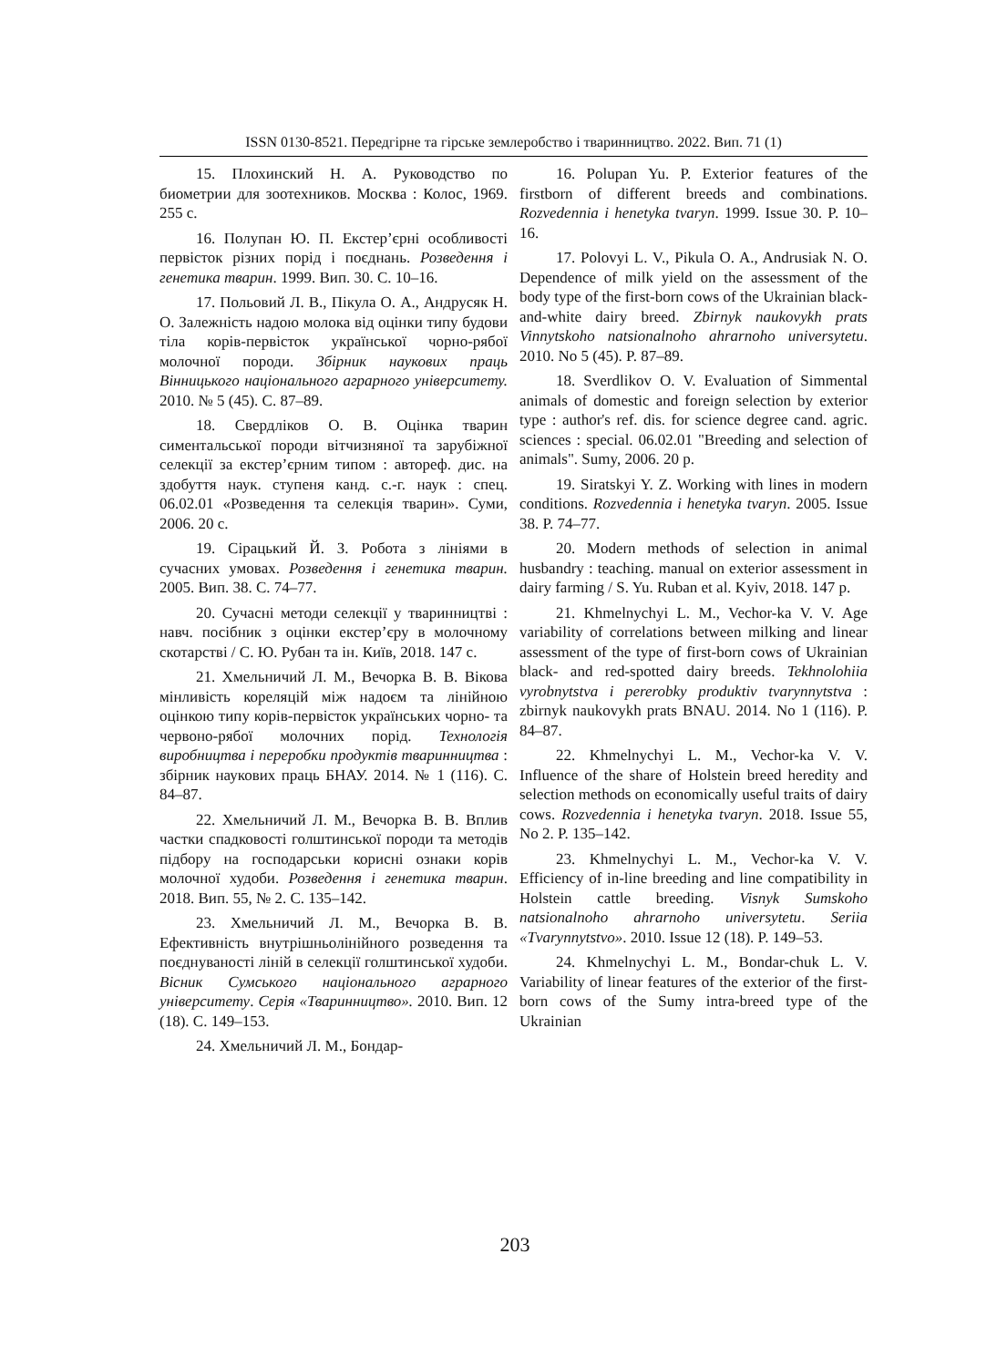ISSN 0130-8521. Передгірне та гірське землеробство і тваринництво. 2022. Вип. 71 (1)
15. Плохинский Н. А. Руководство по биометрии для зоотехников. Москва : Колос, 1969. 255 с.
16. Полупан Ю. П. Екстер’єрні особливості первісток різних порід і поєднань. Розведення і генетика тварин. 1999. Вип. 30. С. 10–16.
17. Польовий Л. В., Пікула О. А., Андрусяк Н. О. Залежність надою молока від оцінки типу будови тіла корів-первісток української чорно-рябої молочної породи. Збірник наукових праць Вінницького національного аграрного університету. 2010. № 5 (45). С. 87–89.
18. Свердліков О. В. Оцінка тварин симентальської породи вітчизняної та зарубіжної селекції за екстер’єрним типом : автореф. дис. на здобуття наук. ступеня канд. с.-г. наук : спец. 06.02.01 «Розведення та селекція тварин». Суми, 2006. 20 с.
19. Сірацький Й. З. Робота з лініями в сучасних умовах. Розведення і генетика тварин. 2005. Вип. 38. С. 74–77.
20. Сучасні методи селекції у тваринництві : навч. посібник з оцінки екстер’єру в молочному скотарстві / С. Ю. Рубан та ін. Київ, 2018. 147 с.
21. Хмельничий Л. М., Вечорка В. В. Вікова мінливість кореляцій між надоєм та лінійною оцінкою типу корів-первісток українських чорно- та червоно-рябої молочних порід. Технологія виробництва і переробки продуктів тваринництва : збірник наукових праць БНАУ. 2014. № 1 (116). С. 84–87.
22. Хмельничий Л. М., Вечорка В. В. Вплив частки спадковості голштинської породи та методів підбору на господарськи корисні ознаки корів молочної худоби. Розведення і генетика тварин. 2018. Вип. 55, № 2. С. 135–142.
23. Хмельничий Л. М., Вечорка В. В. Ефективність внутрішньолінійного розведення та поєднуваності ліній в селекції голштинської худоби. Вісник Сумського національного аграрного університету. Серія «Тваринництво». 2010. Вип. 12 (18). С. 149–153.
24. Хмельничий Л. М., Бондар-
16. Polupan Yu. P. Exterior features of the firstborn of different breeds and combinations. Rozvedennia i henetyka tvaryn. 1999. Issue 30. P. 10–16.
17. Polovyi L. V., Pikula O. A., Andrusiak N. O. Dependence of milk yield on the assessment of the body type of the first-born cows of the Ukrainian black-and-white dairy breed. Zbirnyk naukovykh prats Vinnytskoho natsionalnoho ahrarnoho universytetu. 2010. No 5 (45). P. 87–89.
18. Sverdlikov O. V. Evaluation of Simmental animals of domestic and foreign selection by exterior type : author's ref. dis. for science degree cand. agric. sciences : special. 06.02.01 "Breeding and selection of animals". Sumy, 2006. 20 p.
19. Siratskyi Y. Z. Working with lines in modern conditions. Rozvedennia i henetyka tvaryn. 2005. Issue 38. P. 74–77.
20. Modern methods of selection in animal husbandry : teaching. manual on exterior assessment in dairy farming / S. Yu. Ruban et al. Kyiv, 2018. 147 p.
21. Khmelnychyi L. M., Vechor-ka V. V. Age variability of correlations between milking and linear assessment of the type of first-born cows of Ukrainian black- and red-spotted dairy breeds. Tekhnolohiia vyrobnytstva i pererobky produktiv tvarynnytstva : zbirnyk naukovykh prats BNAU. 2014. No 1 (116). P. 84–87.
22. Khmelnychyi L. M., Vechor-ka V. V. Influence of the share of Holstein breed heredity and selection methods on economically useful traits of dairy cows. Rozvedennia i henetyka tvaryn. 2018. Issue 55, No 2. P. 135–142.
23. Khmelnychyi L. M., Vechor-ka V. V. Efficiency of in-line breeding and line compatibility in Holstein cattle breeding. Visnyk Sumskoho natsionalnoho ahrarnoho universytetu. Seriia «Tvarynnytstvo». 2010. Issue 12 (18). P. 149–53.
24. Khmelnychyi L. M., Bondar-chuk L. V. Variability of linear features of the exterior of the first-born cows of the Sumy intra-breed type of the Ukrainian
203